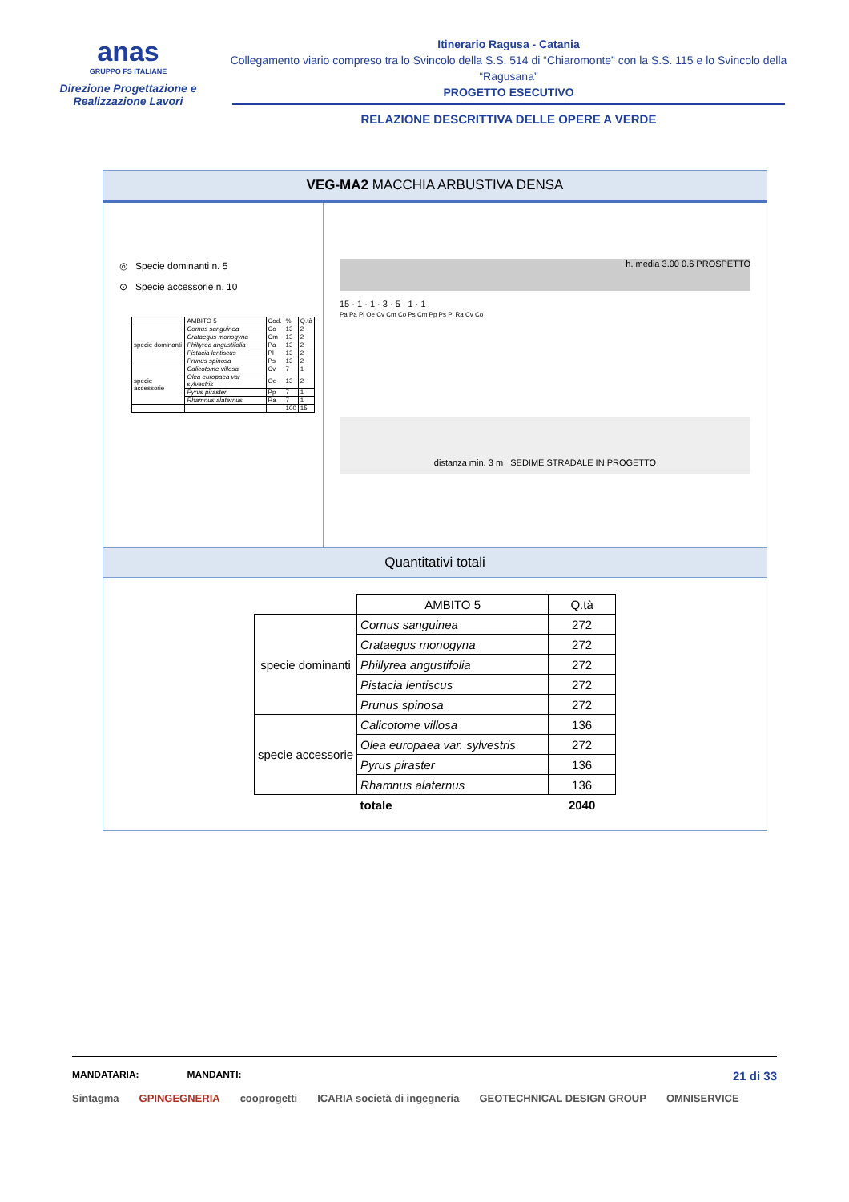anas
GRUPPO FS ITALIANE
Direzione Progettazione e
Realizzazione Lavori
Itinerario Ragusa - Catania
Collegamento viario compreso tra lo Svincolo della S.S. 514 di “Chiaromonte” con la S.S. 115 e lo Svincolo della “Ragusana”
PROGETTO ESECUTIVO
RELAZIONE DESCRITTIVA DELLE OPERE A VERDE
VEG-MA2 MACCHIA ARBUSTIVA DENSA
◎ Specie dominanti n. 5
⊙ Specie accessorie n. 10
| | AMBITO 5 | Cod. | % | Q.tà |
| specie dominanti | Cornus sanguinea | Co | 13 | 2 |
| | Crataegus monogyna | Cm | 13 | 2 |
| | Phillyrea angustifolia | Pa | 13 | 2 |
| | Pistacia lentiscus | Pl | 13 | 2 |
| | Prunus spinosa | Ps | 13 | 2 |
| specie accessorie | Calicotome villosa | Cv | 7 | 1 |
| | Olea europaea var sylvestris | Oe | 13 | 2 |
| | Pyrus piraster | Pp | 7 | 1 |
| | Rhamnus alaternus | Ra | 7 | 1 |
| | | | 100 | 15 |
h. media 3.00 0.6 PROSPETTO
15 · 1 · 1 · 3 · 5 · 1 · 1
Pa Pa Pl Oe Cv Cm Co Ps Cm Pp Ps Pl Ra Cv Co
distanza min. 3 m SEDIME STRADALE IN PROGETTO
Quantitativi totali
| | AMBITO 5 | Q.tà |
| specie dominanti | Cornus sanguinea | 272 |
| | Crataegus monogyna | 272 |
| | Phillyrea angustifolia | 272 |
| | Pistacia lentiscus | 272 |
| | Prunus spinosa | 272 |
| specie accessorie | Calicotome villosa | 136 |
| | Olea europaea var. sylvestris | 272 |
| | Pyrus piraster | 136 |
| | Rhamnus alaternus | 136 |
| | totale | 2040 |
MANDATARIA: MANDANTI: 21 di 33
Sintagma GPINGEGNERIA cooprogetti ICARIA società di ingegneria GEOTECHNICAL DESIGN GROUP OMNISERVICE